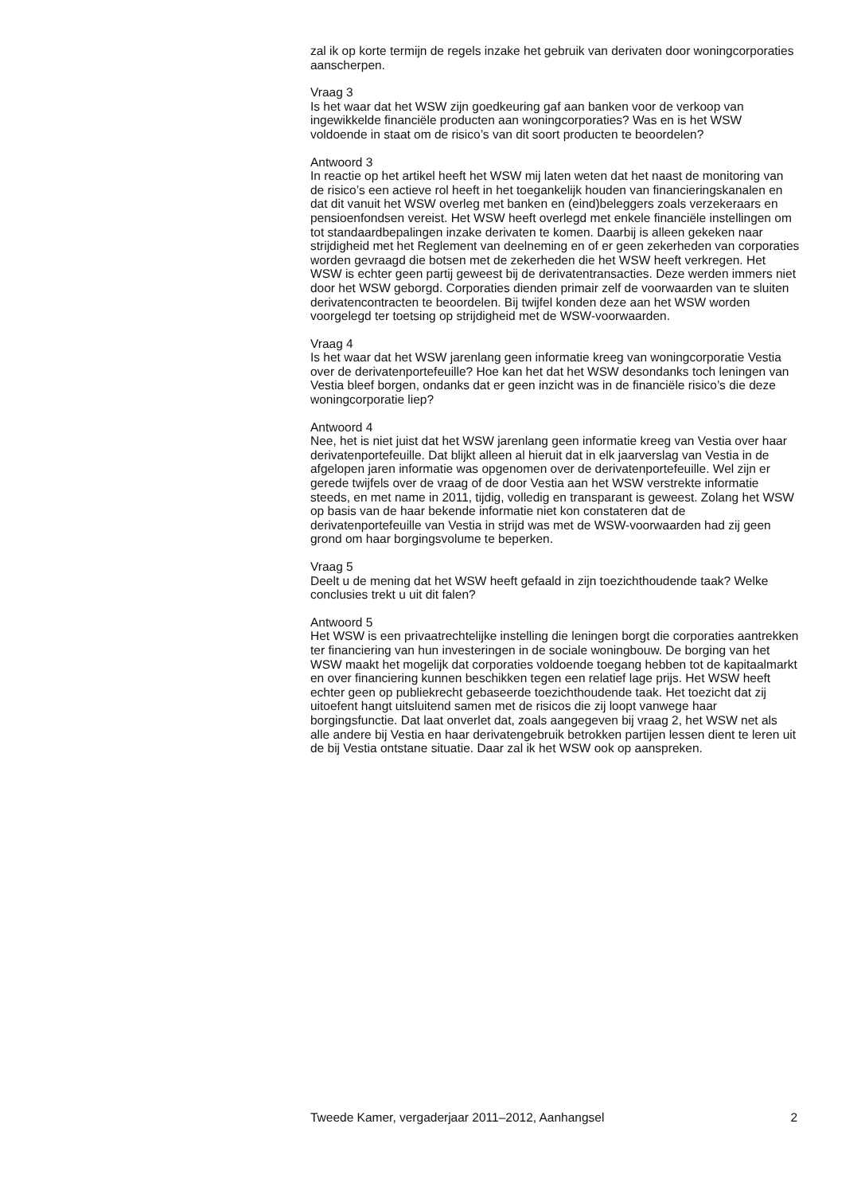zal ik op korte termijn de regels inzake het gebruik van derivaten door woningcorporaties aanscherpen.
Vraag 3
Is het waar dat het WSW zijn goedkeuring gaf aan banken voor de verkoop van ingewikkelde financiële producten aan woningcorporaties? Was en is het WSW voldoende in staat om de risico’s van dit soort producten te beoordelen?
Antwoord 3
In reactie op het artikel heeft het WSW mij laten weten dat het naast de monitoring van de risico’s een actieve rol heeft in het toegankelijk houden van financieringskanalen en dat dit vanuit het WSW overleg met banken en (eind)beleggers zoals verzekeraars en pensioenfondsen vereist. Het WSW heeft overlegd met enkele financiële instellingen om tot standaardbepalingen inzake derivaten te komen. Daarbij is alleen gekeken naar strijdigheid met het Reglement van deelneming en of er geen zekerheden van corporaties worden gevraagd die botsen met de zekerheden die het WSW heeft verkregen. Het WSW is echter geen partij geweest bij de derivatentransacties. Deze werden immers niet door het WSW geborgd. Corporaties dienden primair zelf de voorwaarden van te sluiten derivatencontracten te beoordelen. Bij twijfel konden deze aan het WSW worden voorgelegd ter toetsing op strijdigheid met de WSW-voorwaarden.
Vraag 4
Is het waar dat het WSW jarenlang geen informatie kreeg van woningcorporatie Vestia over de derivatenportefeuille? Hoe kan het dat het WSW desondanks toch leningen van Vestia bleef borgen, ondanks dat er geen inzicht was in de financiële risico’s die deze woningcorporatie liep?
Antwoord 4
Nee, het is niet juist dat het WSW jarenlang geen informatie kreeg van Vestia over haar derivatenportefeuille. Dat blijkt alleen al hieruit dat in elk jaarverslag van Vestia in de afgelopen jaren informatie was opgenomen over de derivatenportefeuille. Wel zijn er gerede twijfels over de vraag of de door Vestia aan het WSW verstrekte informatie steeds, en met name in 2011, tijdig, volledig en transparant is geweest. Zolang het WSW op basis van de haar bekende informatie niet kon constateren dat de derivatenportefeuille van Vestia in strijd was met de WSW-voorwaarden had zij geen grond om haar borgingsvolume te beperken.
Vraag 5
Deelt u de mening dat het WSW heeft gefaald in zijn toezichthoudende taak? Welke conclusies trekt u uit dit falen?
Antwoord 5
Het WSW is een privaatrechtelijke instelling die leningen borgt die corporaties aantrekken ter financiering van hun investeringen in de sociale woningbouw. De borging van het WSW maakt het mogelijk dat corporaties voldoende toegang hebben tot de kapitaalmarkt en over financiering kunnen beschikken tegen een relatief lage prijs. Het WSW heeft echter geen op publiekrecht gebaseerde toezichthoudende taak. Het toezicht dat zij uitoefent hangt uitsluitend samen met de risicos die zij loopt vanwege haar borgingsfunctie. Dat laat onverlet dat, zoals aangegeven bij vraag 2, het WSW net als alle andere bij Vestia en haar derivatengebruik betrokken partijen lessen dient te leren uit de bij Vestia ontstane situatie. Daar zal ik het WSW ook op aanspreken.
Tweede Kamer, vergaderjaar 2011–2012, Aanhangsel 2